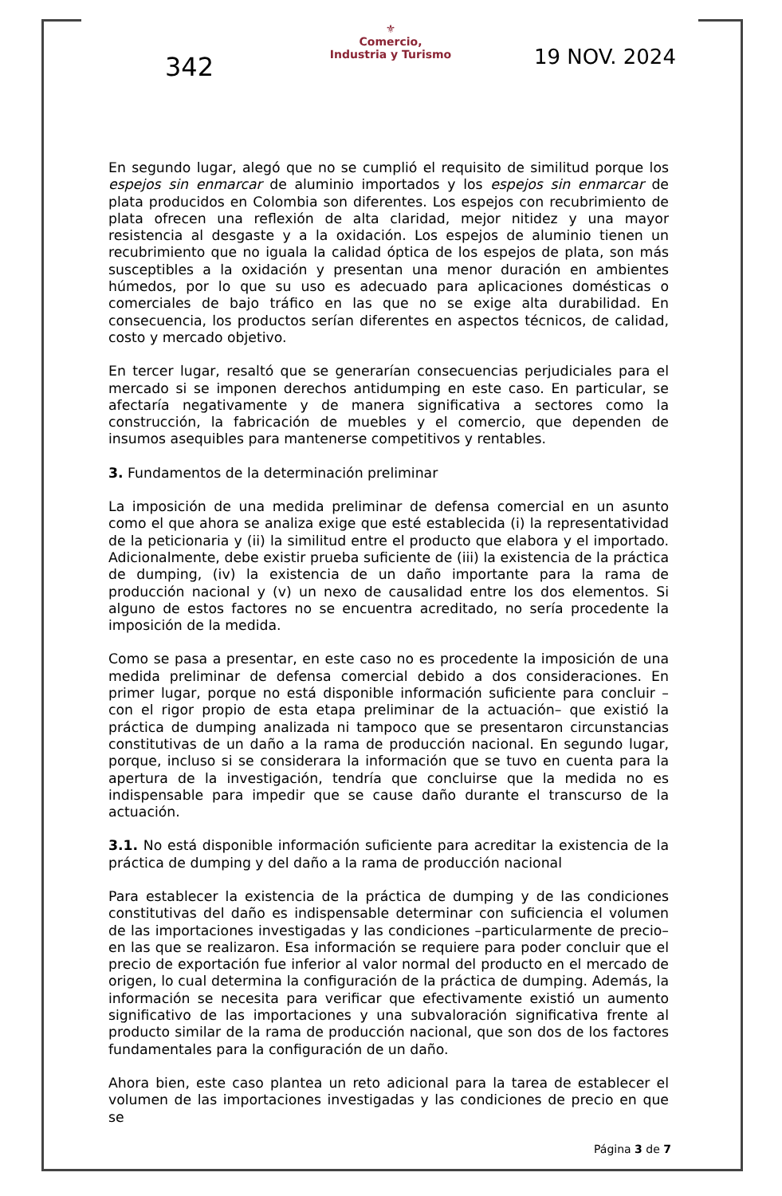342
⚜
Comercio,
Industria y Turismo
19 NOV. 2024
En segundo lugar, alegó que no se cumplió el requisito de similitud porque los espejos sin enmarcar de aluminio importados y los espejos sin enmarcar de plata producidos en Colombia son diferentes. Los espejos con recubrimiento de plata ofrecen una reflexión de alta claridad, mejor nitidez y una mayor resistencia al desgaste y a la oxidación. Los espejos de aluminio tienen un recubrimiento que no iguala la calidad óptica de los espejos de plata, son más susceptibles a la oxidación y presentan una menor duración en ambientes húmedos, por lo que su uso es adecuado para aplicaciones domésticas o comerciales de bajo tráfico en las que no se exige alta durabilidad. En consecuencia, los productos serían diferentes en aspectos técnicos, de calidad, costo y mercado objetivo.
En tercer lugar, resaltó que se generarían consecuencias perjudiciales para el mercado si se imponen derechos antidumping en este caso. En particular, se afectaría negativamente y de manera significativa a sectores como la construcción, la fabricación de muebles y el comercio, que dependen de insumos asequibles para mantenerse competitivos y rentables.
3. Fundamentos de la determinación preliminar
La imposición de una medida preliminar de defensa comercial en un asunto como el que ahora se analiza exige que esté establecida (i) la representatividad de la peticionaria y (ii) la similitud entre el producto que elabora y el importado. Adicionalmente, debe existir prueba suficiente de (iii) la existencia de la práctica de dumping, (iv) la existencia de un daño importante para la rama de producción nacional y (v) un nexo de causalidad entre los dos elementos. Si alguno de estos factores no se encuentra acreditado, no sería procedente la imposición de la medida.
Como se pasa a presentar, en este caso no es procedente la imposición de una medida preliminar de defensa comercial debido a dos consideraciones. En primer lugar, porque no está disponible información suficiente para concluir –con el rigor propio de esta etapa preliminar de la actuación– que existió la práctica de dumping analizada ni tampoco que se presentaron circunstancias constitutivas de un daño a la rama de producción nacional. En segundo lugar, porque, incluso si se considerara la información que se tuvo en cuenta para la apertura de la investigación, tendría que concluirse que la medida no es indispensable para impedir que se cause daño durante el transcurso de la actuación.
3.1. No está disponible información suficiente para acreditar la existencia de la práctica de dumping y del daño a la rama de producción nacional
Para establecer la existencia de la práctica de dumping y de las condiciones constitutivas del daño es indispensable determinar con suficiencia el volumen de las importaciones investigadas y las condiciones –particularmente de precio– en las que se realizaron. Esa información se requiere para poder concluir que el precio de exportación fue inferior al valor normal del producto en el mercado de origen, lo cual determina la configuración de la práctica de dumping. Además, la información se necesita para verificar que efectivamente existió un aumento significativo de las importaciones y una subvaloración significativa frente al producto similar de la rama de producción nacional, que son dos de los factores fundamentales para la configuración de un daño.
Ahora bien, este caso plantea un reto adicional para la tarea de establecer el volumen de las importaciones investigadas y las condiciones de precio en que se
Página 3 de 7